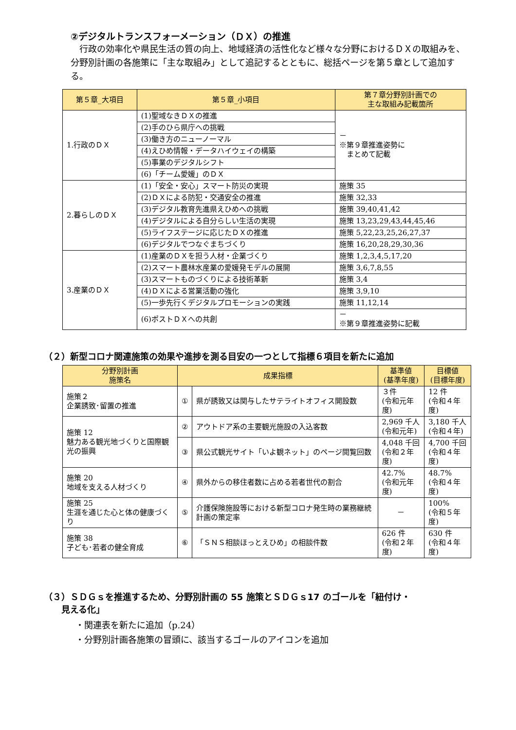②デジタルトランスフォーメーション（ＤＸ）の推進
　行政の効率化や県民生活の質の向上、地域経済の活性化など様々な分野におけるＤＸの取組みを、分野別計画の各施策に「主な取組み」として追記するとともに、総括ページを第５章として追加する。
| 第５章_大項目 | 第５章_小項目 | 第７章分野別計画での 主な取組み記載箇所 |
| --- | --- | --- |
| 1.行政のＤＸ | (1)聖域なきＤＸの推進 | － ※第９章推進姿勢に まとめて記載 |
| | (2)手のひら県庁への挑戦 | |
| | (3)働き方のニューノーマル | |
| | (4)えひめ情報・データハイウェイの構築 | |
| | (5)事業のデジタルシフト | |
| | (6)「チーム愛媛」のＤＸ | |
| 2.暮らしのＤＸ | (1)「安全・安心」スマート防災の実現 | 施策 35 |
| | (2)ＤＸによる防犯・交通安全の推進 | 施策 32,33 |
| | (3)デジタル教育先進県えひめへの挑戦 | 施策 39,40,41,42 |
| | (4)デジタルによる自分らしい生活の実現 | 施策 13,23,29,43,44,45,46 |
| | (5)ライフステージに応じたＤＸの推進 | 施策 5,22,23,25,26,27,37 |
| | (6)デジタルでつなぐまちづくり | 施策 16,20,28,29,30,36 |
| 3.産業のＤＸ | (1)産業のＤＸを担う人材・企業づくり | 施策 1,2,3,4,5,17,20 |
| | (2)スマート農林水産業の愛媛発モデルの展開 | 施策 3,6,7,8,55 |
| | (3)スマートものづくりによる技術革新 | 施策 3,4 |
| | (4)ＤＸによる営業活動の強化 | 施策 3,9,10 |
| | (5)一歩先行くデジタルプロモーションの実践 | 施策 11,12,14 |
| | (6)ポストＤＸへの共創 | － ※第９章推進姿勢に記載 |
（２）新型コロナ関連施策の効果や進捗を測る目安の一つとして指標６項目を新たに追加
| 分野別計画 施策名 | 成果指標 | | 基準値 (基準年度) | 目標値 (目標年度) |
| --- | --- | --- | --- | --- |
| 施策２ 企業誘致･留置の推進 | ① | 県が誘致又は関与したサテライトオフィス開設数 | ３件 (令和元年度) | 12 件 (令和４年度) |
| 施策 12 魅力ある観光地づくりと国際観光の振興 | ② | アウトドア系の主要観光施設の入込客数 | 2,969 千人 (令和元年) | 3,180 千人 (令和４年) |
| | ③ | 県公式観光サイト「いよ観ネット」のページ閲覧回数 | 4,048 千回 (令和２年度) | 4,700 千回 (令和４年度) |
| 施策 20 地域を支える人材づくり | ④ | 県外からの移住者数に占める若者世代の割合 | 42.7% (令和元年度) | 48.7% (令和４年度) |
| 施策 25 生涯を通じた心と体の健康づくり | ⑤ | 介護保険施設等における新型コロナ発生時の業務継続計画の策定率 | － | 100% (令和５年度) |
| 施策 38 子ども･若者の健全育成 | ⑥ | 「ＳＮＳ相談ほっとえひめ」の相談件数 | 626 件 (令和２年度) | 630 件 (令和４年度) |
（３）ＳＤＧｓを推進するため、分野別計画の 55 施策とＳＤＧｓ17 のゴールを「紐付け・
　　見える化」
・関連表を新たに追加（p.24）
・分野別計画各施策の冒頭に、該当するゴールのアイコンを追加